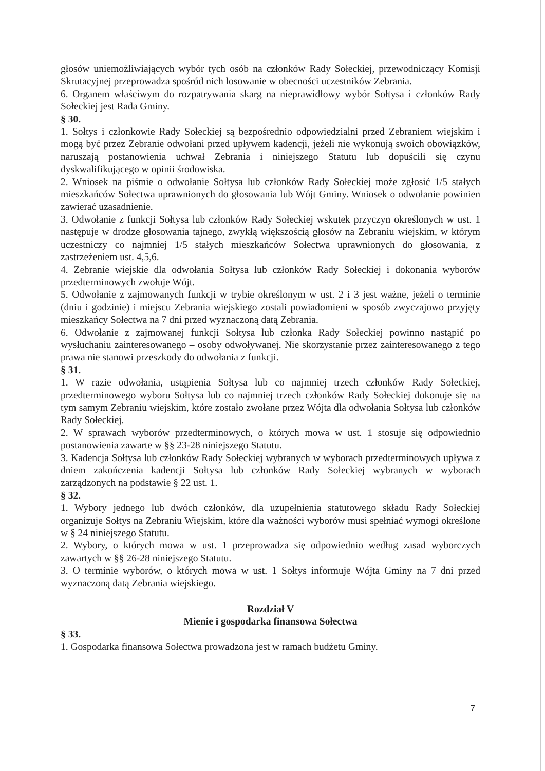głosów uniemożliwiających wybór tych osób na członków Rady Sołeckiej, przewodniczący Komisji Skrutacyjnej przeprowadza spośród nich losowanie w obecności uczestników Zebrania.
6. Organem właściwym do rozpatrywania skarg na nieprawidłowy wybór Sołtysa i członków Rady Sołeckiej jest Rada Gminy.
§ 30.
1. Sołtys i członkowie Rady Sołeckiej są bezpośrednio odpowiedzialni przed Zebraniem wiejskim i mogą być przez Zebranie odwołani przed upływem kadencji, jeżeli nie wykonują swoich obowiązków, naruszają postanowienia uchwał Zebrania i niniejszego Statutu lub dopuścili się czynu dyskwalifikującego w opinii środowiska.
2. Wniosek na piśmie o odwołanie Sołtysa lub członków Rady Sołeckiej może zgłosić 1/5 stałych mieszkańców Sołectwa uprawnionych do głosowania lub Wójt Gminy. Wniosek o odwołanie powinien zawierać uzasadnienie.
3. Odwołanie z funkcji Sołtysa lub członków Rady Sołeckiej wskutek przyczyn określonych w ust. 1 następuje w drodze głosowania tajnego, zwykłą większością głosów na Zebraniu wiejskim, w którym uczestniczy co najmniej 1/5 stałych mieszkańców Sołectwa uprawnionych do głosowania, z zastrzeżeniem ust. 4,5,6.
4. Zebranie wiejskie dla odwołania Sołtysa lub członków Rady Sołeckiej i dokonania wyborów przedterminowych zwołuje Wójt.
5. Odwołanie z zajmowanych funkcji w trybie określonym w ust. 2 i 3 jest ważne, jeżeli o terminie (dniu i godzinie) i miejscu Zebrania wiejskiego zostali powiadomieni w sposób zwyczajowo przyjęty mieszkańcy Sołectwa na 7 dni przed wyznaczoną datą Zebrania.
6. Odwołanie z zajmowanej funkcji Sołtysa lub członka Rady Sołeckiej powinno nastąpić po wysłuchaniu zainteresowanego – osoby odwoływanej. Nie skorzystanie przez zainteresowanego z tego prawa nie stanowi przeszkody do odwołania z funkcji.
§ 31.
1. W razie odwołania, ustąpienia Sołtysa lub co najmniej trzech członków Rady Sołeckiej, przedterminowego wyboru Sołtysa lub co najmniej trzech członków Rady Sołeckiej dokonuje się na tym samym Zebraniu wiejskim, które zostało zwołane przez Wójta dla odwołania Sołtysa lub członków Rady Sołeckiej.
2. W sprawach wyborów przedterminowych, o których mowa w ust. 1 stosuje się odpowiednio postanowienia zawarte w §§ 23-28 niniejszego Statutu.
3. Kadencja Sołtysa lub członków Rady Sołeckiej wybranych w wyborach przedterminowych upływa z dniem zakończenia kadencji Sołtysa lub członków Rady Sołeckiej wybranych w wyborach zarządzonych na podstawie § 22 ust. 1.
§ 32.
1. Wybory jednego lub dwóch członków, dla uzupełnienia statutowego składu Rady Sołeckiej organizuje Sołtys na Zebraniu Wiejskim, które dla ważności wyborów musi spełniać wymogi określone w § 24 niniejszego Statutu.
2. Wybory, o których mowa w ust. 1 przeprowadza się odpowiednio według zasad wyborczych zawartych w §§ 26-28 niniejszego Statutu.
3. O terminie wyborów, o których mowa w ust. 1 Sołtys informuje Wójta Gminy na 7 dni przed wyznaczoną datą Zebrania wiejskiego.
Rozdział V
Mienie i gospodarka finansowa Sołectwa
§ 33.
1. Gospodarka finansowa Sołectwa prowadzona jest w ramach budżetu Gminy.
7